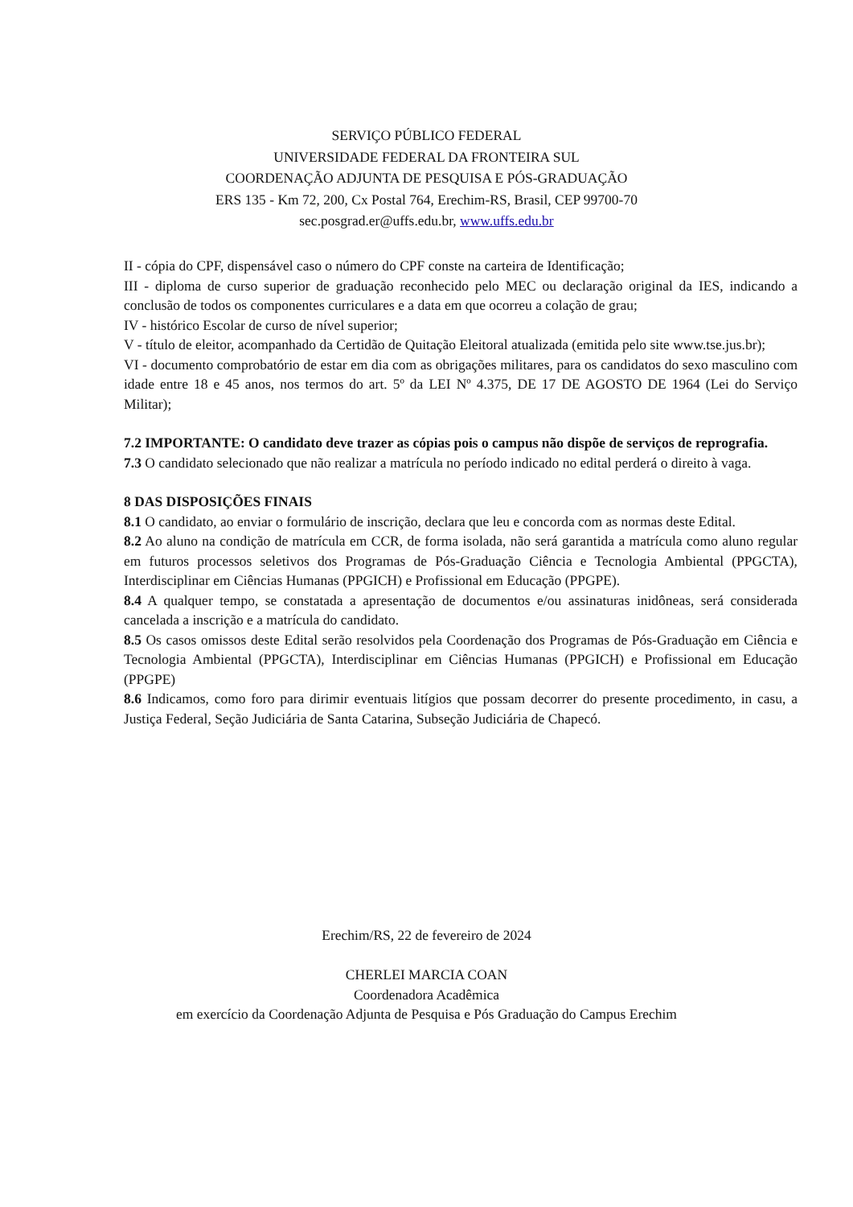SERVIÇO PÚBLICO FEDERAL
UNIVERSIDADE FEDERAL DA FRONTEIRA SUL
COORDENAÇÃO ADJUNTA DE PESQUISA E PÓS-GRADUAÇÃO
ERS 135 - Km 72, 200, Cx Postal 764, Erechim-RS, Brasil, CEP 99700-70
sec.posgrad.er@uffs.edu.br, www.uffs.edu.br
II - cópia do CPF, dispensável caso o número do CPF conste na carteira de Identificação;
III - diploma de curso superior de graduação reconhecido pelo MEC ou declaração original da IES, indicando a conclusão de todos os componentes curriculares e a data em que ocorreu a colação de grau;
IV - histórico Escolar de curso de nível superior;
V - título de eleitor, acompanhado da Certidão de Quitação Eleitoral atualizada (emitida pelo site www.tse.jus.br);
VI - documento comprobatório de estar em dia com as obrigações militares, para os candidatos do sexo masculino com idade entre 18 e 45 anos, nos termos do art. 5º da LEI Nº 4.375, DE 17 DE AGOSTO DE 1964 (Lei do Serviço Militar);
7.2 IMPORTANTE: O candidato deve trazer as cópias pois o campus não dispõe de serviços de reprografia.
7.3 O candidato selecionado que não realizar a matrícula no período indicado no edital perderá o direito à vaga.
8 DAS DISPOSIÇÕES FINAIS
8.1 O candidato, ao enviar o formulário de inscrição, declara que leu e concorda com as normas deste Edital.
8.2 Ao aluno na condição de matrícula em CCR, de forma isolada, não será garantida a matrícula como aluno regular em futuros processos seletivos dos Programas de Pós-Graduação Ciência e Tecnologia Ambiental (PPGCTA), Interdisciplinar em Ciências Humanas (PPGICH) e Profissional em Educação (PPGPE).
8.4 A qualquer tempo, se constatada a apresentação de documentos e/ou assinaturas inidôneas, será considerada cancelada a inscrição e a matrícula do candidato.
8.5 Os casos omissos deste Edital serão resolvidos pela Coordenação dos Programas de Pós-Graduação em Ciência e Tecnologia Ambiental (PPGCTA), Interdisciplinar em Ciências Humanas (PPGICH) e Profissional em Educação (PPGPE)
8.6 Indicamos, como foro para dirimir eventuais litígios que possam decorrer do presente procedimento, in casu, a Justiça Federal, Seção Judiciária de Santa Catarina, Subseção Judiciária de Chapecó.
Erechim/RS, 22 de fevereiro de 2024
CHERLEI MARCIA COAN
Coordenadora Acadêmica
em exercício da Coordenação Adjunta de Pesquisa e Pós Graduação do Campus Erechim